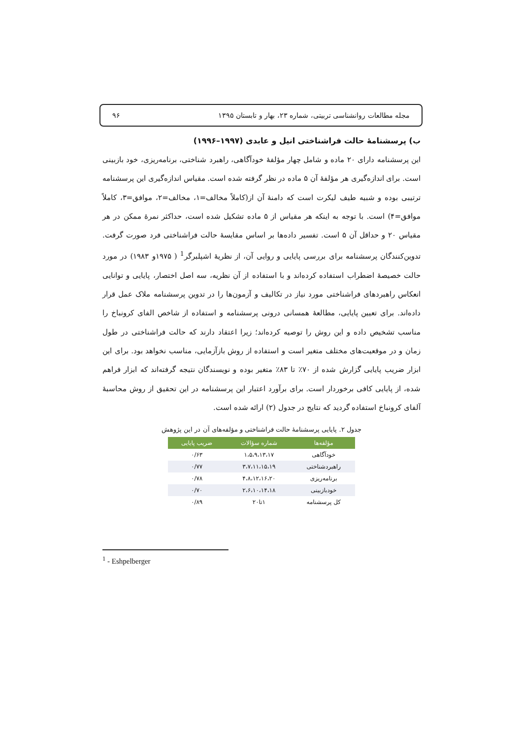مجله مطالعات روانشناسی تربیتی، شماره ۲۳، بهار و تابستان ۱۳۹۵ ۹۶
ب) پرسشنامهٔ حالت فراشناختی انیل و عابدی (۱۹۹۷–۱۹۹۶)
این پرسشنامه دارای ۲۰ ماده و شامل چهار مؤلفهٔ خودآگاهی، راهبرد شناختی، برنامه‌ریزی، خود بازبینی است. برای اندازه‌گیری هر مؤلفهٔ آن ۵ ماده در نظر گرفته شده است. مقیاس اندازه‌گیری این پرسشنامه ترتیبی بوده و شبیه طیف لیکرت است که دامنهٔ آن از(کاملاً مخالف=۱، مخالف=۲، موافق=۳، کاملاً موافق=۴) است. با توجه به اینکه هر مقیاس از ۵ ماده تشکیل شده است، حداکثر نمرهٔ ممکن در هر مقیاس ۲۰ و حداقل آن ۵ است. تفسیر داده‌ها بر اساس مقایسهٔ حالت فراشناختی فرد صورت گرفت. تدوین‌کنندگان پرسشنامه برای بررسی پایایی و روایی آن، از نظریهٔ اشپلبرگر<sup>1</sup> ( ۱۹۷۵و ۱۹۸۳) در مورد حالت خصیصهٔ اضطراب استفاده کرده‌اند و با استفاده از آن نظریه، سه اصل اختصار، پایایی و توانایی انعکاس راهبردهای فراشناختی مورد نیاز در تکالیف و آزمون‌ها را در تدوین پرسشنامه ملاک عمل قرار داده‌اند. برای تعیین پایایی، مطالعهٔ همسانی درونی پرسشنامه و استفاده از شاخص الفای کرونباخ را مناسب تشخیص داده و این روش را توصیه کرده‌اند؛ زیرا اعتقاد دارند که حالت فراشناختی در طول زمان و در موقعیت‌های مختلف متغیر است و استفاده از روش بازآزمایی، مناسب نخواهد بود. برای این ابزار ضریب پایایی گزارش شده از ۷۰٪ تا ۸۳٪ متغیر بوده و نویسندگان نتیجه گرفته‌اند که ابزار فراهم شده، از پایایی کافی برخوردار است. برای برآورد اعتبار این پرسشنامه در این تحقیق از روش محاسبهٔ آلفای کرونباخ استفاده گردید که نتایج در جدول (۲) ارائه شده است.
جدول ۲. پایایی پرسشنامهٔ حالت فراشناختی و مؤلفه‌های آن در این پژوهش
| مؤلفه‌ها | شماره سؤالات | ضریب پایایی |
| --- | --- | --- |
| خودآگاهی | ۱،۵،۹،۱۳،۱۷ | ۰/۶۳ |
| راهبردشناختی | ۳،۷،۱۱،۱۵،۱۹ | ۰/۷۷ |
| برنامه‌ریزی | ۴،۸،۱۲،۱۶،۲۰ | ۰/۷۸ |
| خودبازبینی | ۲،۶،۱۰،۱۴،۱۸ | ۰/۷۰ |
| کل پرسشنامه | ۱تا۲۰ | ۰/۸۹ |
<sup>1</sup> - Eshpelberger